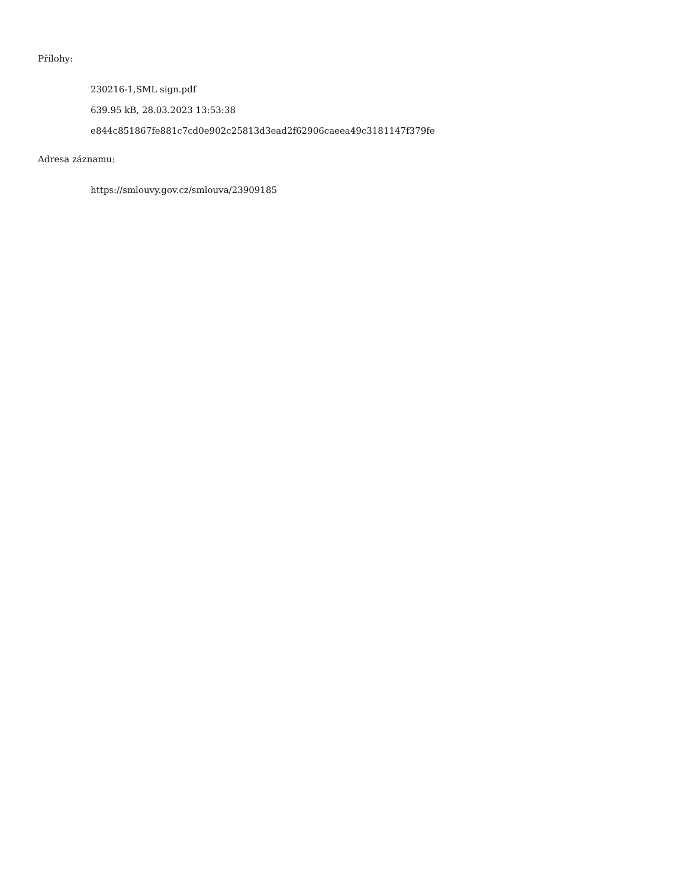Přílohy:
230216-1,SML sign.pdf
639.95 kB, 28.03.2023 13:53:38
e844c851867fe881c7cd0e902c25813d3ead2f62906caeea49c3181147f379fe
Adresa záznamu:
https://smlouvy.gov.cz/smlouva/23909185